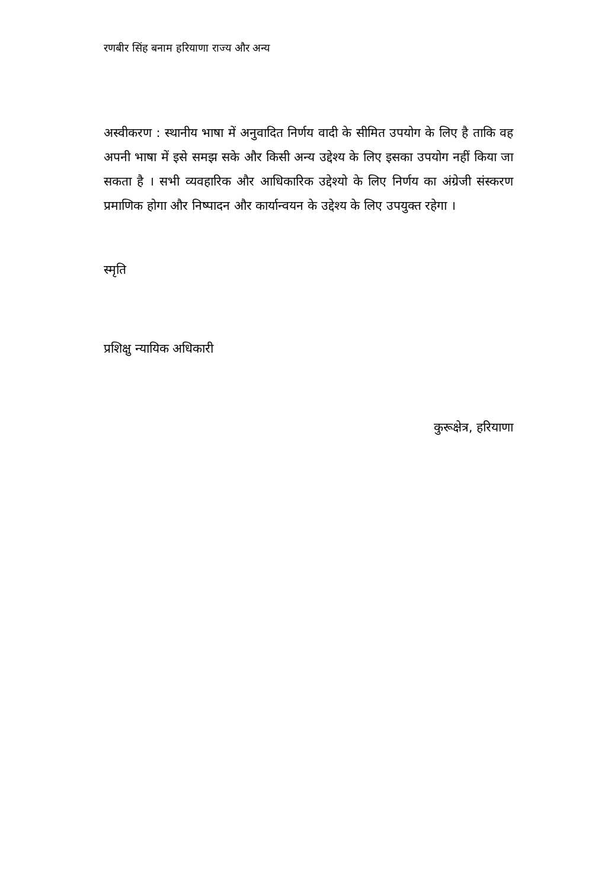रणबीर सिंह बनाम हरियाणा राज्य और अन्य
अस्वीकरण : स्थानीय भाषा में अनुवादित निर्णय वादी के सीमित उपयोग के लिए है ताकि वह अपनी भाषा में इसे समझ सके और किसी अन्य उद्देश्य के लिए इसका उपयोग नहीं किया जा सकता है । सभी व्यवहारिक और आधिकारिक उद्देश्यो के लिए निर्णय का अंग्रेजी संस्करण प्रमाणिक होगा और निष्पादन और कार्यान्वयन के उद्देश्य के लिए उपयुक्त रहेगा ।
स्मृति
प्रशिक्षु न्यायिक अधिकारी
कुरूक्षेत्र, हरियाणा